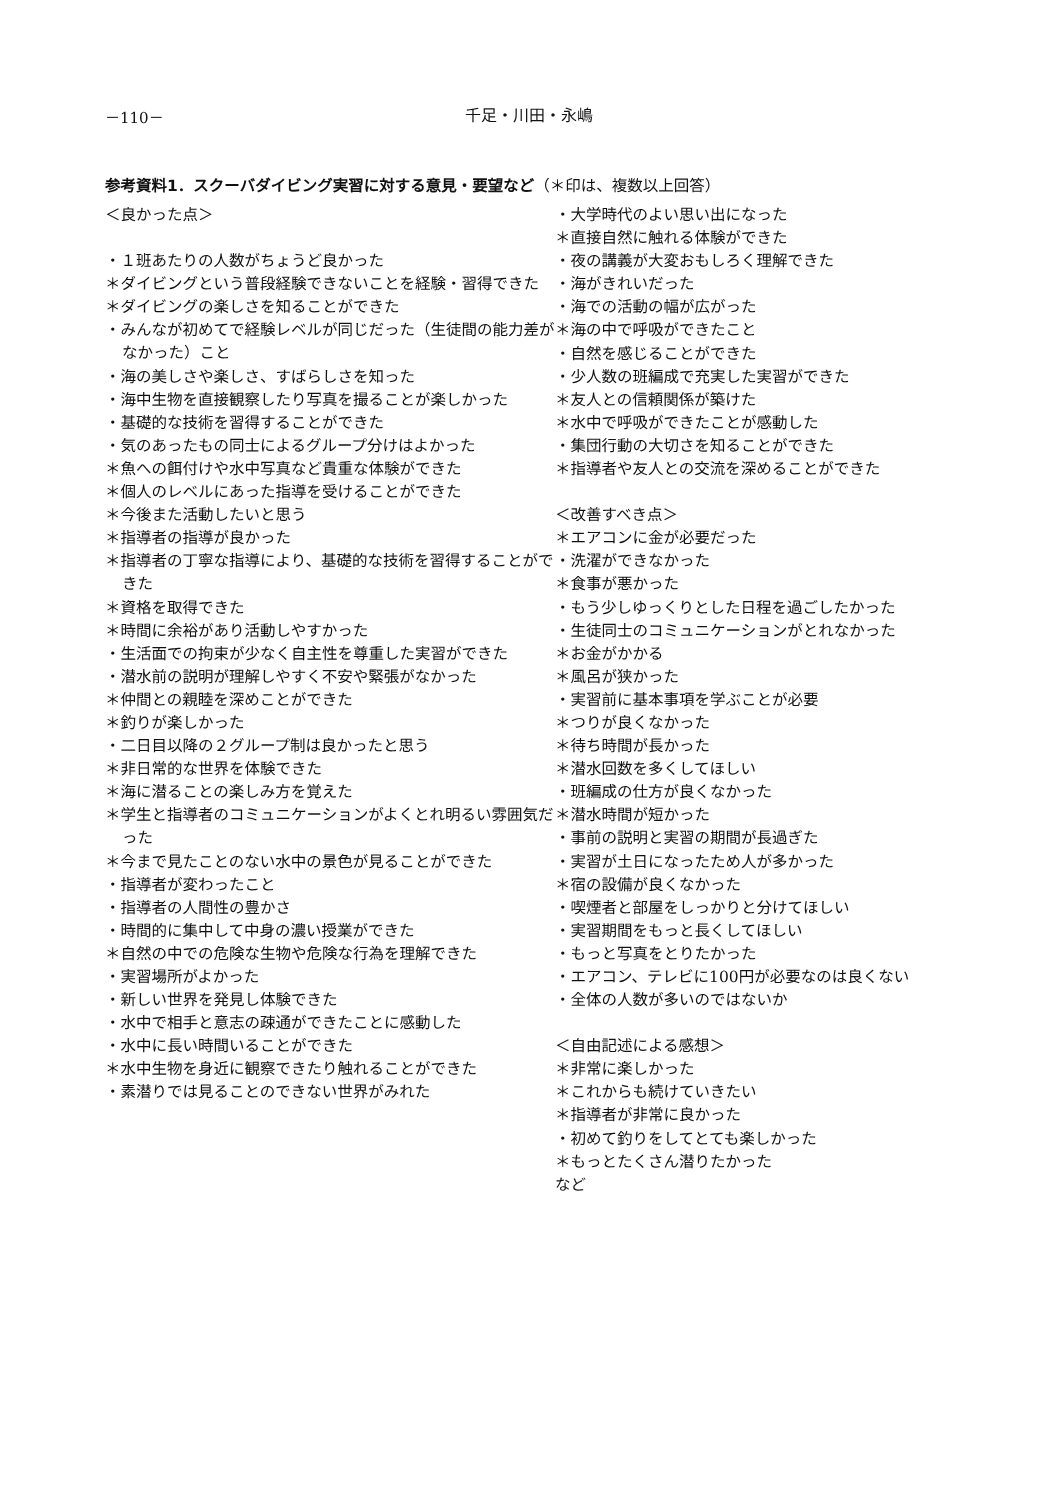－110－ 千足・川田・永嶋
参考資料1．スクーバダイビング実習に対する意見・要望など（＊印は、複数以上回答）
＜良かった点＞
・１班あたりの人数がちょうど良かった
＊ダイビングという普段経験できないことを経験・習得できた
＊ダイビングの楽しさを知ることができた
・みんなが初めてで経験レベルが同じだった（生徒間の能力差がなかった）こと
・海の美しさや楽しさ、すばらしさを知った
・海中生物を直接観察したり写真を撮ることが楽しかった
・基礎的な技術を習得することができた
・気のあったもの同士によるグループ分けはよかった
＊魚への餌付けや水中写真など貴重な体験ができた
＊個人のレベルにあった指導を受けることができた
＊今後また活動したいと思う
＊指導者の指導が良かった
＊指導者の丁寧な指導により、基礎的な技術を習得することができた
＊資格を取得できた
＊時間に余裕があり活動しやすかった
・生活面での拘束が少なく自主性を尊重した実習ができた
・潜水前の説明が理解しやすく不安や緊張がなかった
＊仲間との親睦を深めことができた
＊釣りが楽しかった
・二日目以降の２グループ制は良かったと思う
＊非日常的な世界を体験できた
＊海に潜ることの楽しみ方を覚えた
＊学生と指導者のコミュニケーションがよくとれ明るい雰囲気だった
＊今まで見たことのない水中の景色が見ることができた
・指導者が変わったこと
・指導者の人間性の豊かさ
・時間的に集中して中身の濃い授業ができた
＊自然の中での危険な生物や危険な行為を理解できた
・実習場所がよかった
・新しい世界を発見し体験できた
・水中で相手と意志の疎通ができたことに感動した
・水中に長い時間いることができた
＊水中生物を身近に観察できたり触れることができた
・素潜りでは見ることのできない世界がみれた
・大学時代のよい思い出になった
＊直接自然に触れる体験ができた
・夜の講義が大変おもしろく理解できた
・海がきれいだった
・海での活動の幅が広がった
＊海の中で呼吸ができたこと
・自然を感じることができた
・少人数の班編成で充実した実習ができた
＊友人との信頼関係が築けた
＊水中で呼吸ができたことが感動した
・集団行動の大切さを知ることができた
＊指導者や友人との交流を深めることができた
＜改善すべき点＞
＊エアコンに金が必要だった
・洗濯ができなかった
＊食事が悪かった
・もう少しゆっくりとした日程を過ごしたかった
・生徒同士のコミュニケーションがとれなかった
＊お金がかかる
＊風呂が狭かった
・実習前に基本事項を学ぶことが必要
＊つりが良くなかった
＊待ち時間が長かった
＊潜水回数を多くしてほしい
・班編成の仕方が良くなかった
＊潜水時間が短かった
・事前の説明と実習の期間が長過ぎた
・実習が土日になったため人が多かった
＊宿の設備が良くなかった
・喫煙者と部屋をしっかりと分けてほしい
・実習期間をもっと長くしてほしい
・もっと写真をとりたかった
・エアコン、テレビに100円が必要なのは良くない
・全体の人数が多いのではないか
＜自由記述による感想＞
＊非常に楽しかった
＊これからも続けていきたい
＊指導者が非常に良かった
・初めて釣りをしてとても楽しかった
＊もっとたくさん潜りたかった
など